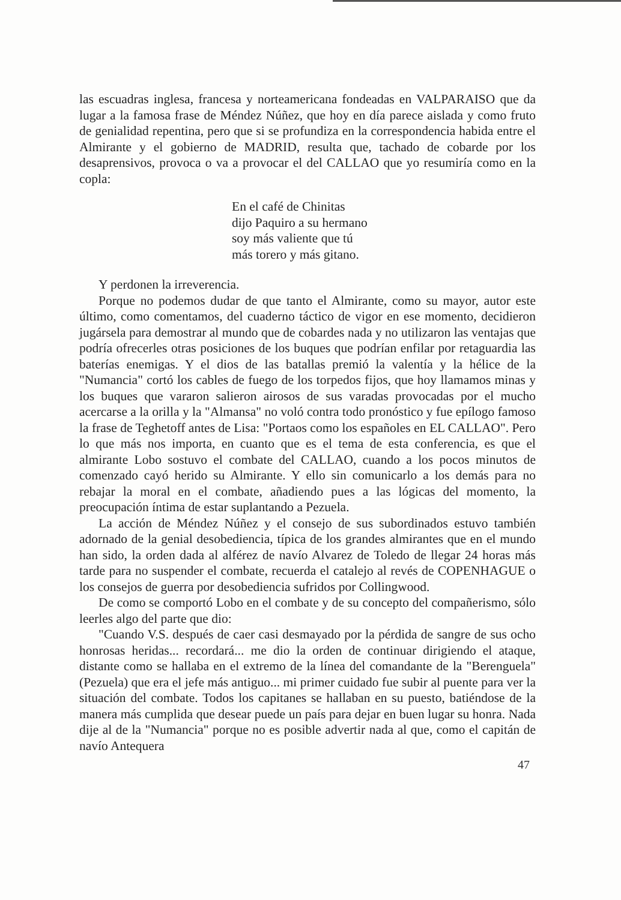las escuadras inglesa, francesa y norteamericana fondeadas en VALPARAISO que da lugar a la famosa frase de Méndez Núñez, que hoy en día parece aislada y como fruto de genialidad repentina, pero que si se profundiza en la correspondencia habida entre el Almirante y el gobierno de MADRID, resulta que, tachado de cobarde por los desaprensivos, provoca o va a provocar el del CALLAO que yo resumiría como en la copla:
En el café de Chinitas
dijo Paquiro a su hermano
soy más valiente que tú
más torero y más gitano.
Y perdonen la irreverencia.
Porque no podemos dudar de que tanto el Almirante, como su mayor, autor este último, como comentamos, del cuaderno táctico de vigor en ese momento, decidieron jugársela para demostrar al mundo que de cobardes nada y no utilizaron las ventajas que podría ofrecerles otras posiciones de los buques que podrían enfilar por retaguardia las baterías enemigas. Y el dios de las batallas premió la valentía y la hélice de la "Numancia" cortó los cables de fuego de los torpedos fijos, que hoy llamamos minas y los buques que vararon salieron airosos de sus varadas provocadas por el mucho acercarse a la orilla y la "Almansa" no voló contra todo pronóstico y fue epílogo famoso la frase de Teghetoff antes de Lisa: "Portaos como los españoles en EL CALLAO". Pero lo que más nos importa, en cuanto que es el tema de esta conferencia, es que el almirante Lobo sostuvo el combate del CALLAO, cuando a los pocos minutos de comenzado cayó herido su Almirante. Y ello sin comunicarlo a los demás para no rebajar la moral en el combate, añadiendo pues a las lógicas del momento, la preocupación íntima de estar suplantando a Pezuela.
La acción de Méndez Núñez y el consejo de sus subordinados estuvo también adornado de la genial desobediencia, típica de los grandes almirantes que en el mundo han sido, la orden dada al alférez de navío Alvarez de Toledo de llegar 24 horas más tarde para no suspender el combate, recuerda el catalejo al revés de COPENHAGUE o los consejos de guerra por desobediencia sufridos por Collingwood.
De como se comportó Lobo en el combate y de su concepto del compañerismo, sólo leerles algo del parte que dio:
"Cuando V.S. después de caer casi desmayado por la pérdida de sangre de sus ocho honrosas heridas... recordará... me dio la orden de continuar dirigiendo el ataque, distante como se hallaba en el extremo de la línea del comandante de la "Berenguela" (Pezuela) que era el jefe más antiguo... mi primer cuidado fue subir al puente para ver la situación del combate. Todos los capitanes se hallaban en su puesto, batiéndose de la manera más cumplida que desear puede un país para dejar en buen lugar su honra. Nada dije al de la "Numancia" porque no es posible advertir nada al que, como el capitán de navío Antequera
47